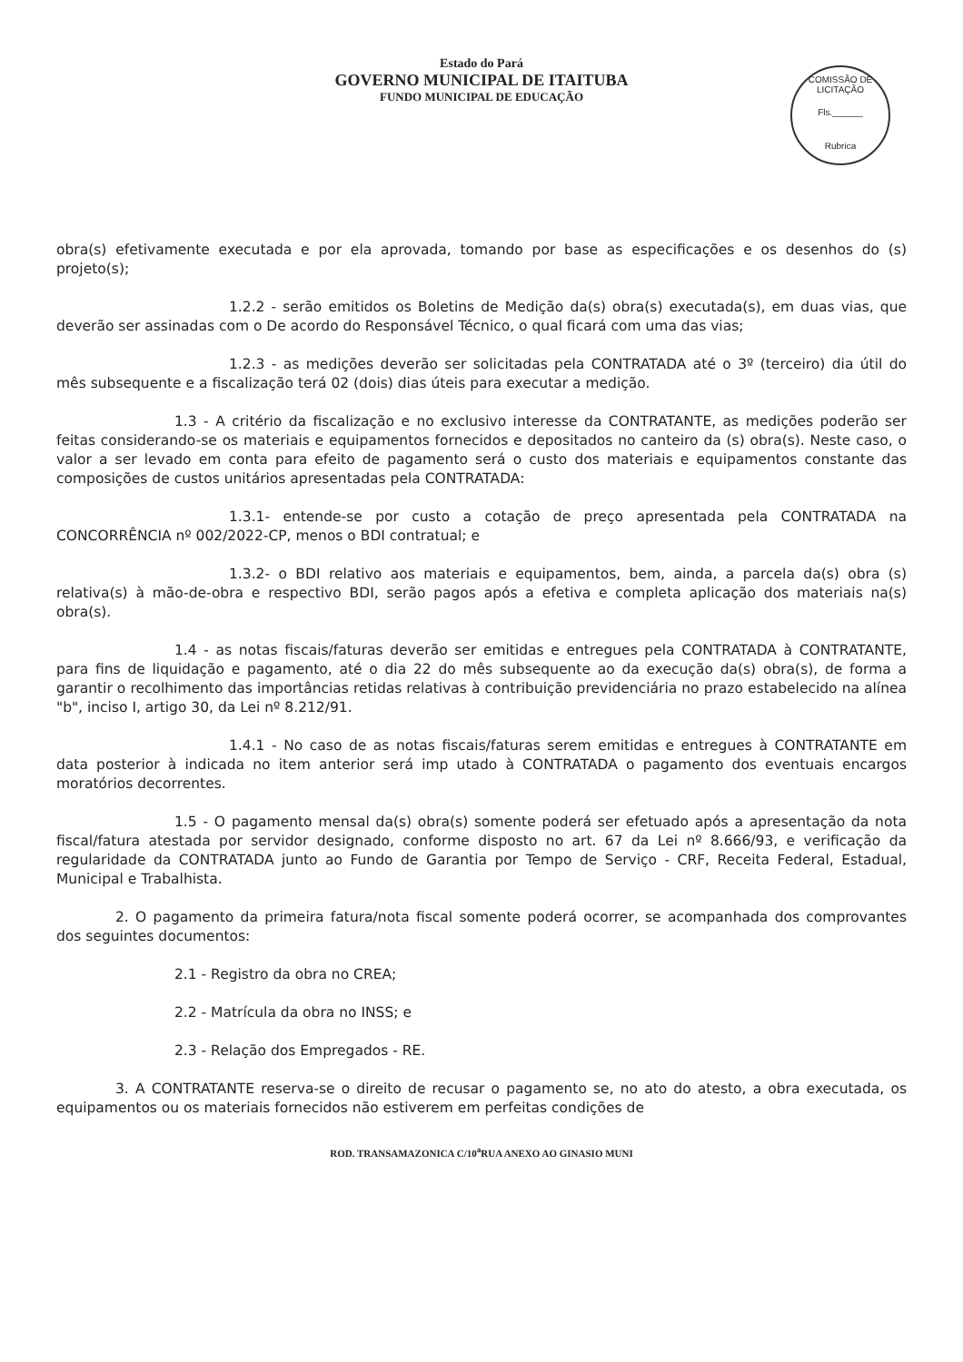Estado do Pará
GOVERNO MUNICIPAL DE ITAITUBA
FUNDO MUNICIPAL DE EDUCAÇÃO
COMISSÃO DE LICITAÇÃO
Fls.______
Rubrica
obra(s) efetivamente executada e por ela aprovada, tomando por base as especificações e os desenhos do (s) projeto(s);
1.2.2 - serão emitidos os Boletins de Medição da(s) obra(s) executada(s), em duas vias, que deverão ser assinadas com o De acordo do Responsável Técnico, o qual ficará com uma das vias;
1.2.3 - as medições deverão ser solicitadas pela CONTRATADA até o 3º (terceiro) dia útil do mês subsequente e a fiscalização terá 02 (dois) dias úteis para executar a medição.
1.3 - A critério da fiscalização e no exclusivo interesse da CONTRATANTE, as medições poderão ser feitas considerando-se os materiais e equipamentos fornecidos e depositados no canteiro da (s) obra(s). Neste caso, o valor a ser levado em conta para efeito de pagamento será o custo dos materiais e equipamentos constante das composições de custos unitários apresentadas pela CONTRATADA:
1.3.1- entende-se por custo a cotação de preço apresentada pela CONTRATADA na CONCORRÊNCIA nº 002/2022-CP, menos o BDI contratual; e
1.3.2- o BDI relativo aos materiais e equipamentos, bem, ainda, a parcela da(s) obra (s) relativa(s) à mão-de-obra e respectivo BDI, serão pagos após a efetiva e completa aplicação dos materiais na(s) obra(s).
1.4 - as notas fiscais/faturas deverão ser emitidas e entregues pela CONTRATADA à CONTRATANTE, para fins de liquidação e pagamento, até o dia 22 do mês subsequente ao da execução da(s) obra(s), de forma a garantir o recolhimento das importâncias retidas relativas à contribuição previdenciária no prazo estabelecido na alínea "b", inciso I, artigo 30, da Lei nº 8.212/91.
1.4.1 - No caso de as notas fiscais/faturas serem emitidas e entregues à CONTRATANTE em data posterior à indicada no item anterior será imp utado à CONTRATADA o pagamento dos eventuais encargos moratórios decorrentes.
1.5 - O pagamento mensal da(s) obra(s) somente poderá ser efetuado após a apresentação da nota fiscal/fatura atestada por servidor designado, conforme disposto no art. 67 da Lei nº 8.666/93, e verificação da regularidade da CONTRATADA junto ao Fundo de Garantia por Tempo de Serviço - CRF, Receita Federal, Estadual, Municipal e Trabalhista.
2. O pagamento da primeira fatura/nota fiscal somente poderá ocorrer, se acompanhada dos comprovantes dos seguintes documentos:
2.1 - Registro da obra no CREA;
2.2 - Matrícula da obra no INSS; e
2.3 - Relação dos Empregados - RE.
3. A CONTRATANTE reserva-se o direito de recusar o pagamento se, no ato do atesto, a obra executada, os equipamentos ou os materiais fornecidos não estiverem em perfeitas condições de
ROD. TRANSAMAZONICA C/10<sup>a</sup>RUA ANEXO AO GINASIO MUNI